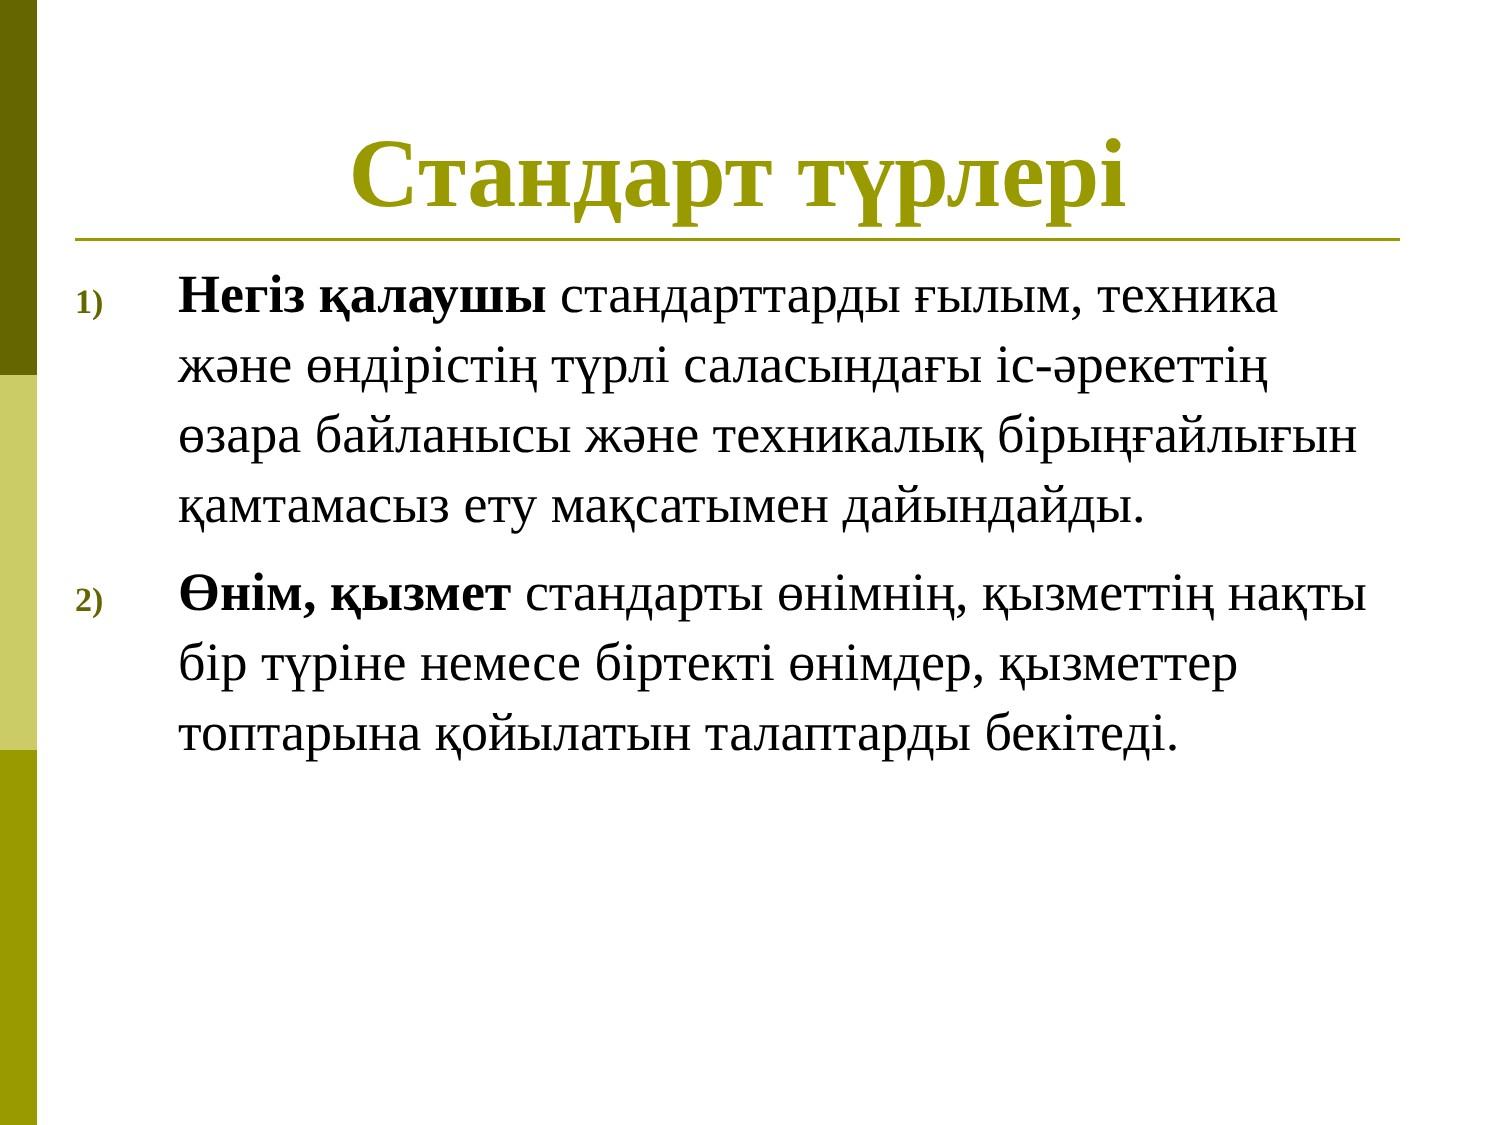Стандарт түрлері
1)
Негіз қалаушы стандарттарды ғылым, техника және өндірістің түрлі саласындағы іс-әрекеттің өзара байланысы және техникалық бірыңғайлығын қамтамасыз ету мақсатымен дайындайды.
2)
Өнім, қызмет стандарты өнімнің, қызметтің нақты бір түріне немесе біртекті өнімдер, қызметтер топтарына қойылатын талаптарды бекітеді.